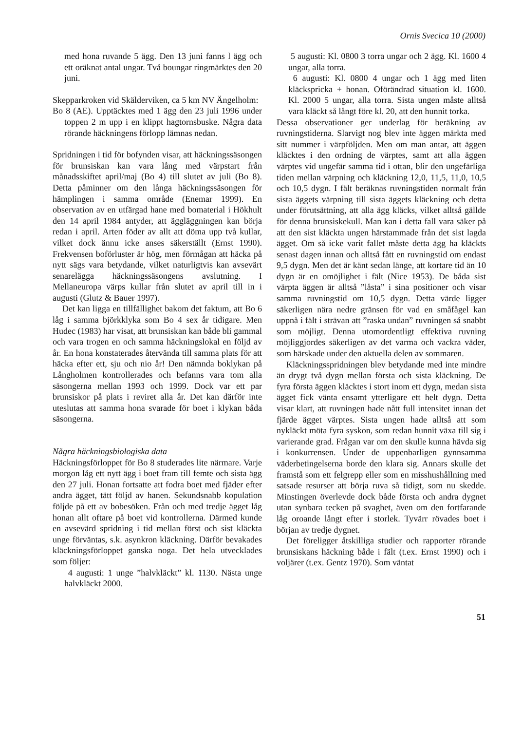Ornis Svecica 10 (2000)
med hona ruvande 5 ägg. Den 13 juni fanns l ägg och ett oräknat antal ungar. Två boungar ringmärktes den 20 juni.
Skepparkroken vid Skälderviken, ca 5 km NV Ängelholm:
Bo 8 (AE). Upptäcktes med 1 ägg den 23 juli 1996 under toppen 2 m upp i en klippt hagtornsbuske. Några data rörande häckningens förlopp lämnas nedan.
Spridningen i tid för bofynden visar, att häckningssäsongen för brunsiskan kan vara lång med värpstart från månadsskiftet april/maj (Bo 4) till slutet av juli (Bo 8). Detta påminner om den långa häckningssäsongen för hämplingen i samma område (Enemar 1999). En observation av en utfärgad hane med bomaterial i Hökhult den 14 april 1984 antyder, att äggläggningen kan börja redan i april. Arten föder av allt att döma upp två kullar, vilket dock ännu icke anses säkerställt (Ernst 1990). Frekvensen boförluster är hög, men förmågan att häcka på nytt sägs vara betydande, vilket naturligtvis kan avsevärt senarelägga häckningssäsongens avslutning. I Mellaneuropa värps kullar från slutet av april till in i augusti (Glutz & Bauer 1997).
Det kan ligga en tillfällighet bakom det faktum, att Bo 6 låg i samma björkklyka som Bo 4 sex år tidigare. Men Hudec (1983) har visat, att brunsiskan kan både bli gammal och vara trogen en och samma häckningslokal en följd av år. En hona konstaterades återvända till samma plats för att häcka efter ett, sju och nio år! Den nämnda boklykan på Långholmen kontrollerades och befanns vara tom alla säsongerna mellan 1993 och 1999. Dock var ett par brunsiskor på plats i reviret alla år. Det kan därför inte uteslutas att samma hona svarade för boet i klykan båda säsongerna.
Några häckningsbiologiska data
Häckningsförloppet för Bo 8 studerades lite närmare. Varje morgon låg ett nytt ägg i boet fram till femte och sista ägg den 27 juli. Honan fortsatte att fodra boet med fjäder efter andra ägget, tätt följd av hanen. Sekundsnabb kopulation följde på ett av bobesöken. Från och med tredje ägget låg honan allt oftare på boet vid kontrollerna. Därmed kunde en avsevärd spridning i tid mellan först och sist kläckta unge förväntas, s.k. asynkron kläckning. Därför bevakades kläckningsförloppet ganska noga. Det hela utvecklades som följer:
4 augusti: 1 unge ”halvkläckt” kl. 1130. Nästa unge halvkläckt 2000.
5 augusti: Kl. 0800 3 torra ungar och 2 ägg. Kl. 1600 4 ungar, alla torra.
6 augusti: Kl. 0800 4 ungar och 1 ägg med liten kläckspricka + honan. Oförändrad situation kl. 1600. Kl. 2000 5 ungar, alla torra. Sista ungen måste alltså vara kläckt så långt före kl. 20, att den hunnit torka.
Dessa observationer ger underlag för beräkning av ruvningstiderna. Slarvigt nog blev inte äggen märkta med sitt nummer i värpföljden. Men om man antar, att äggen kläcktes i den ordning de värptes, samt att alla äggen värptes vid ungefär samma tid i ottan, blir den ungefärliga tiden mellan värpning och kläckning 12,0, 11,5, 11,0, 10,5 och 10,5 dygn. I fält beräknas ruvningstiden normalt från sista äggets värpning till sista äggets kläckning och detta under förutsättning, att alla ägg kläcks, vilket alltså gällde för denna brunsiskekull. Man kan i detta fall vara säker på att den sist kläckta ungen härstammade från det sist lagda ägget. Om så icke varit fallet måste detta ägg ha kläckts senast dagen innan och alltså fått en ruvningstid om endast 9,5 dygn. Men det är känt sedan länge, att kortare tid än 10 dygn är en omöjlighet i fält (Nice 1953). De båda sist värpta äggen är alltså ”låsta” i sina positioner och visar samma ruvningstid om 10,5 dygn. Detta värde ligger säkerligen nära nedre gränsen för vad en småfågel kan uppnå i fält i strävan att ”raska undan” ruvningen så snabbt som möjligt. Denna utomordentligt effektiva ruvning möjliggjordes säkerligen av det varma och vackra väder, som härskade under den aktuella delen av sommaren.
Kläckningsspridningen blev betydande med inte mindre än drygt två dygn mellan första och sista kläckning. De fyra första äggen kläcktes i stort inom ett dygn, medan sista ägget fick vänta ensamt ytterligare ett helt dygn. Detta visar klart, att ruvningen hade nått full intensitet innan det fjärde ägget värptes. Sista ungen hade alltså att som nykläckt möta fyra syskon, som redan hunnit växa till sig i varierande grad. Frågan var om den skulle kunna hävda sig i konkurrensen. Under de uppenbarligen gynnsamma väderbetingelserna borde den klara sig. Annars skulle det framstå som ett felgrepp eller som en misshushållning med satsade resurser att börja ruva så tidigt, som nu skedde. Minstingen överlevde dock både första och andra dygnet utan synbara tecken på svaghet, även om den fortfarande låg oroande långt efter i storlek. Tyvärr rövades boet i början av tredje dygnet.
Det föreligger åtskilliga studier och rapporter rörande brunsiskans häckning både i fält (t.ex. Ernst 1990) och i voljärer (t.ex. Gentz 1970). Som väntat
51